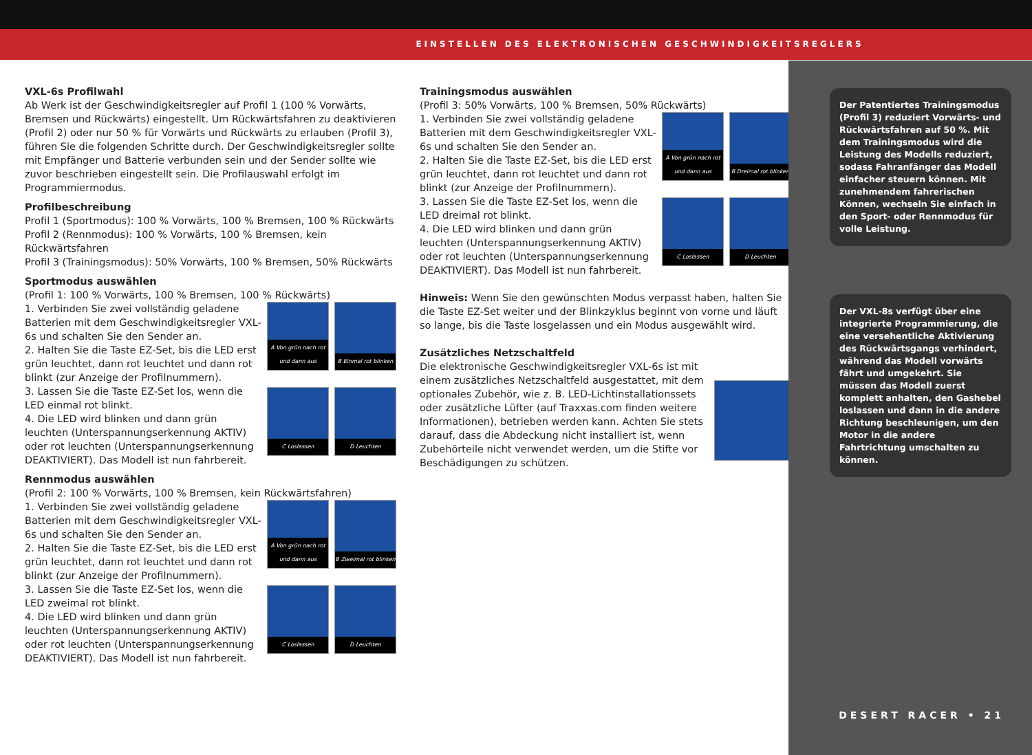EINSTELLEN DES ELEKTRONISCHEN GESCHWINDIGKEITSREGLERS
VXL-6s Profilwahl
Ab Werk ist der Geschwindigkeitsregler auf Profil 1 (100 % Vorwärts, Bremsen und Rückwärts) eingestellt. Um Rückwärtsfahren zu deaktivieren (Profil 2) oder nur 50 % für Vorwärts und Rückwärts zu erlauben (Profil 3), führen Sie die folgenden Schritte durch. Der Geschwindigkeitsregler sollte mit Empfänger und Batterie verbunden sein und der Sender sollte wie zuvor beschrieben eingestellt sein. Die Profilauswahl erfolgt im Programmiermodus.
Profilbeschreibung
Profil 1 (Sportmodus): 100 % Vorwärts, 100 % Bremsen, 100 % Rückwärts
Profil 2 (Rennmodus): 100 % Vorwärts, 100 % Bremsen, kein Rückwärtsfahren
Profil 3 (Trainingsmodus): 50% Vorwärts, 100 % Bremsen, 50% Rückwärts
Sportmodus auswählen
(Profil 1: 100 % Vorwärts, 100 % Bremsen, 100 % Rückwärts)
1. Verbinden Sie zwei vollständig geladene Batterien mit dem Geschwindigkeitsregler VXL-6s und schalten Sie den Sender an.
2. Halten Sie die Taste EZ-Set, bis die LED erst grün leuchtet, dann rot leuchtet und dann rot blinkt (zur Anzeige der Profilnummern).
3. Lassen Sie die Taste EZ-Set los, wenn die LED einmal rot blinkt.
4. Die LED wird blinken und dann grün leuchten (Unterspannungserkennung AKTIV) oder rot leuchten (Unterspannungserkennung DEAKTIVIERT). Das Modell ist nun fahrbereit.
A Von grün nach rot und dann aus
B Einmal rot blinken
C Loslassen
D Leuchten
Rennmodus auswählen
(Profil 2: 100 % Vorwärts, 100 % Bremsen, kein Rückwärtsfahren)
1. Verbinden Sie zwei vollständig geladene Batterien mit dem Geschwindigkeitsregler VXL-6s und schalten Sie den Sender an.
2. Halten Sie die Taste EZ-Set, bis die LED erst grün leuchtet, dann rot leuchtet und dann rot blinkt (zur Anzeige der Profilnummern).
3. Lassen Sie die Taste EZ-Set los, wenn die LED zweimal rot blinkt.
4. Die LED wird blinken und dann grün leuchten (Unterspannungserkennung AKTIV) oder rot leuchten (Unterspannungserkennung DEAKTIVIERT). Das Modell ist nun fahrbereit.
A Von grün nach rot und dann aus
B Zweimal rot blinken
C Loslassen
D Leuchten
Trainingsmodus auswählen
(Profil 3: 50% Vorwärts, 100 % Bremsen, 50% Rückwärts)
1. Verbinden Sie zwei vollständig geladene Batterien mit dem Geschwindigkeitsregler VXL-6s und schalten Sie den Sender an.
2. Halten Sie die Taste EZ-Set, bis die LED erst grün leuchtet, dann rot leuchtet und dann rot blinkt (zur Anzeige der Profilnummern).
3. Lassen Sie die Taste EZ-Set los, wenn die LED dreimal rot blinkt.
4. Die LED wird blinken und dann grün leuchten (Unterspannungserkennung AKTIV) oder rot leuchten (Unterspannungserkennung DEAKTIVIERT). Das Modell ist nun fahrbereit.
A Von grün nach rot und dann aus
B Dreimal rot blinken
C Loslassen
D Leuchten
Hinweis: Wenn Sie den gewünschten Modus verpasst haben, halten Sie die Taste EZ-Set weiter und der Blinkzyklus beginnt von vorne und läuft so lange, bis die Taste losgelassen und ein Modus ausgewählt wird.
Zusätzliches Netzschaltfeld
Die elektronische Geschwindigkeitsregler VXL-6s ist mit einem zusätzliches Netzschaltfeld ausgestattet, mit dem optionales Zubehör, wie z. B. LED-Lichtinstallationssets oder zusätzliche Lüfter (auf Traxxas.com finden weitere Informationen), betrieben werden kann. Achten Sie stets darauf, dass die Abdeckung nicht installiert ist, wenn Zubehörteile nicht verwendet werden, um die Stifte vor Beschädigungen zu schützen.
Der Patentiertes Trainingsmodus (Profil 3) reduziert Vorwärts- und Rückwärtsfahren auf 50 %. Mit dem Trainingsmodus wird die Leistung des Modells reduziert, sodass Fahranfänger das Modell einfacher steuern können. Mit zunehmendem fahrerischen Können, wechseln Sie einfach in den Sport- oder Rennmodus für volle Leistung.
Der VXL-8s verfügt über eine integrierte Programmierung, die eine versehentliche Aktivierung des Rückwärtsgangs verhindert, während das Modell vorwärts fährt und umgekehrt. Sie müssen das Modell zuerst komplett anhalten, den Gashebel loslassen und dann in die andere Richtung beschleunigen, um den Motor in die andere Fahrtrichtung umschalten zu können.
DESERT RACER • 21